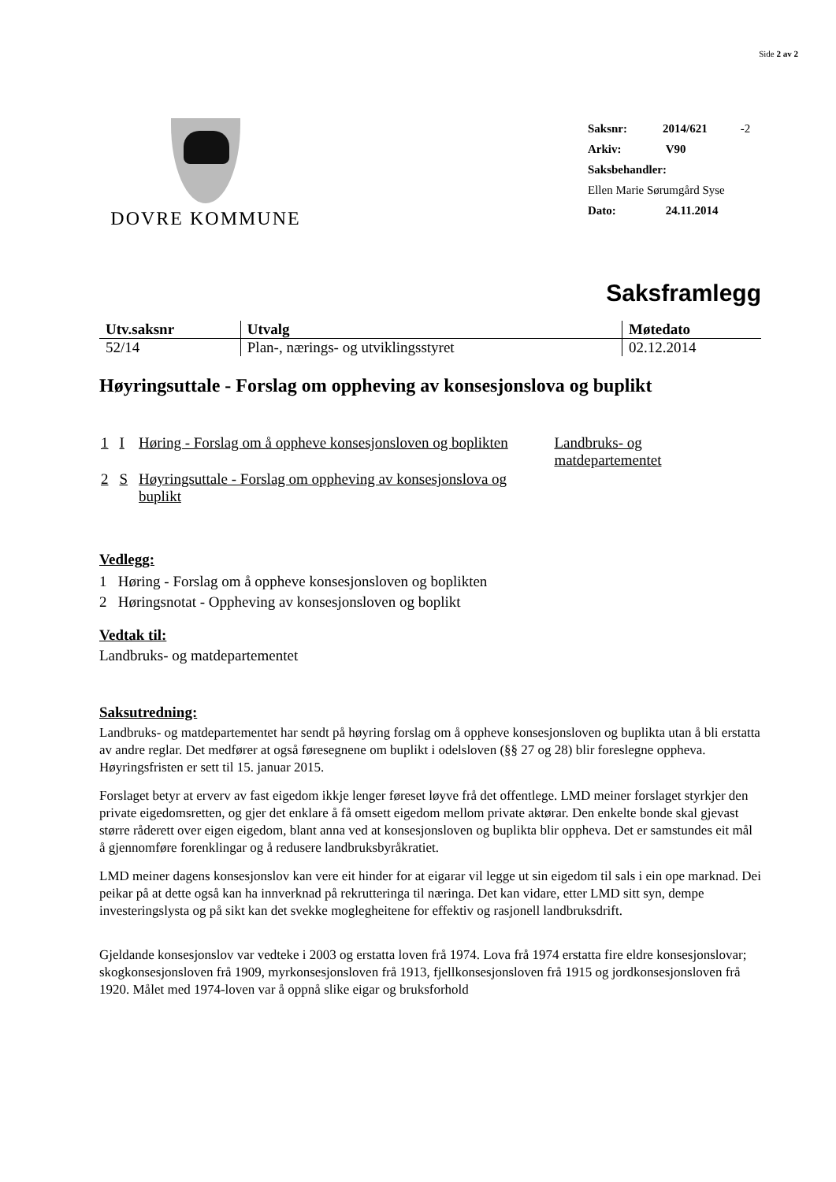Side 2 av 2
DOVRE KOMMUNE
Saksnr: 2014/621 -2
Arkiv: V90
Saksbehandler:
Ellen Marie Sørumgård Syse
Dato: 24.11.2014
Saksframlegg
| Utv.saksnr | Utvalg | Møtedato |
| --- | --- | --- |
| 52/14 | Plan-, nærings- og utviklingsstyret | 02.12.2014 |
Høyringsuttale - Forslag om oppheving av konsesjonslova og buplikt
| 1 | I | Høring - Forslag om å oppheve konsesjonsloven og boplikten | Landbruks- og matdepartementet |
| 2 | S | Høyringsuttale - Forslag om oppheving av konsesjonslova og buplikt | |
Vedlegg:
1 Høring - Forslag om å oppheve konsesjonsloven og boplikten
2 Høringsnotat - Oppheving av konsesjonsloven og boplikt
Vedtak til:
Landbruks- og matdepartementet
Saksutredning:
Landbruks- og matdepartementet har sendt på høyring forslag om å oppheve konsesjonsloven og buplikta utan å bli erstatta av andre reglar. Det medfører at også føresegnene om buplikt i odelsloven (§§ 27 og 28) blir foreslegne oppheva. Høyringsfristen er sett til 15. januar 2015.
Forslaget betyr at erverv av fast eigedom ikkje lenger føreset løyve frå det offentlege. LMD meiner forslaget styrkjer den private eigedomsretten, og gjer det enklare å få omsett eigedom mellom private aktørar. Den enkelte bonde skal gjevast større råderett over eigen eigedom, blant anna ved at konsesjonsloven og buplikta blir oppheva. Det er samstundes eit mål å gjennomføre forenklingar og å redusere landbruksbyråkratiet.
LMD meiner dagens konsesjonslov kan vere eit hinder for at eigarar vil legge ut sin eigedom til sals i ein ope marknad. Dei peikar på at dette også kan ha innverknad på rekrutteringa til næringa. Det kan vidare, etter LMD sitt syn, dempe investeringslysta og på sikt kan det svekke moglegheitene for effektiv og rasjonell landbruksdrift.
Gjeldande konsesjonslov var vedteke i 2003 og erstatta loven frå 1974. Lova frå 1974 erstatta fire eldre konsesjonslovar; skogkonsesjonsloven frå 1909, myrkonsesjonsloven frå 1913, fjellkonsesjonsloven frå 1915 og jordkonsesjonsloven frå 1920. Målet med 1974-loven var å oppnå slike eigar og bruksforhold